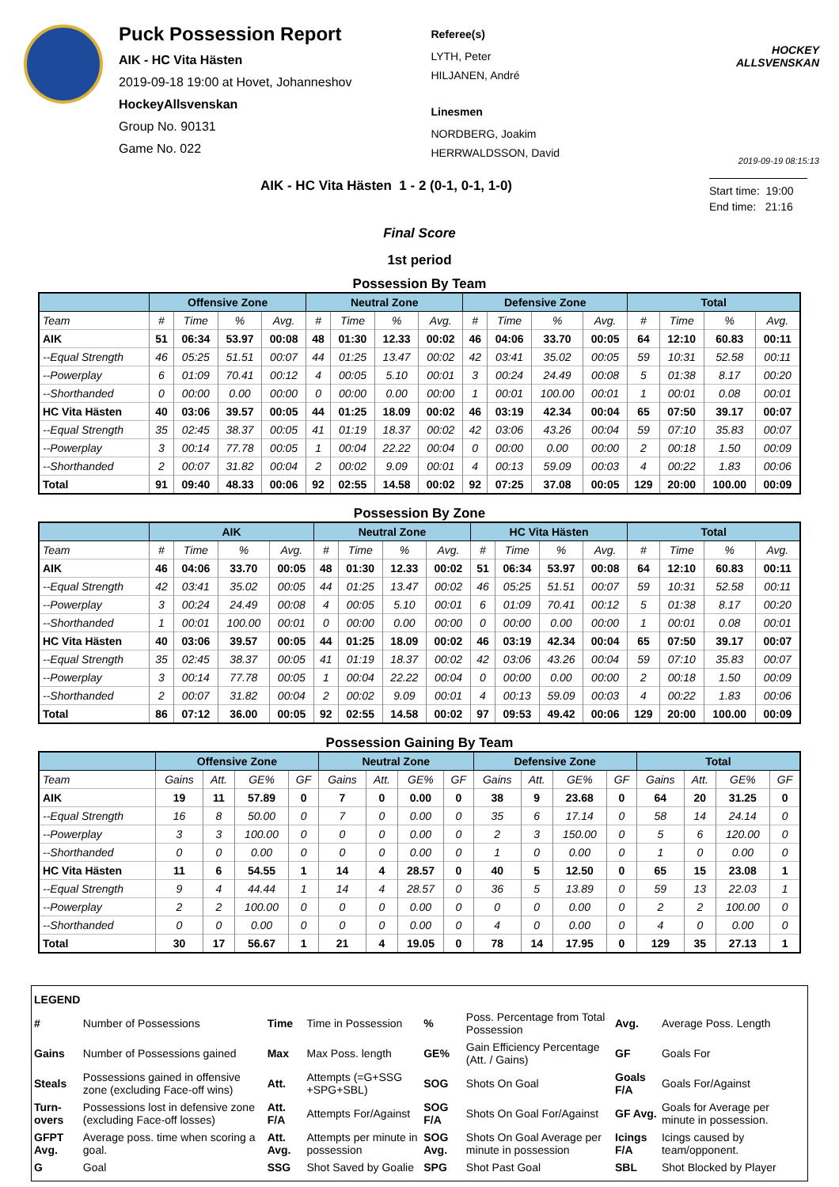Puck Possession Report
AIK - HC Vita Hästen
2019-09-18 19:00 at Hovet, Johanneshov
HockeyAllsvenskan
Group No. 90131
Game No. 022
Referee(s)
LYTH, Peter
HILJANEN, André
Linesmen
NORDBERG, Joakim
HERRWALDSSON, David
HOCKEY ALLSVENSKAN
2019-09-19 08:15:13
AIK - HC Vita Hästen 1 - 2 (0-1, 0-1, 1-0)
Start time: 19:00
End time: 21:16
Final Score
1st period
Possession By Team
| | Offensive Zone | | | | Neutral Zone | | | | Defensive Zone | | | | Total | | | |
| --- | --- | --- | --- | --- | --- | --- | --- | --- | --- | --- | --- | --- | --- | --- | --- | --- |
| Team | # | Time | % | Avg. | # | Time | % | Avg. | # | Time | % | Avg. | # | Time | % | Avg. |
| AIK | 51 | 06:34 | 53.97 | 00:08 | 48 | 01:30 | 12.33 | 00:02 | 46 | 04:06 | 33.70 | 00:05 | 64 | 12:10 | 60.83 | 00:11 |
| --Equal Strength | 46 | 05:25 | 51.51 | 00:07 | 44 | 01:25 | 13.47 | 00:02 | 42 | 03:41 | 35.02 | 00:05 | 59 | 10:31 | 52.58 | 00:11 |
| --Powerplay | 6 | 01:09 | 70.41 | 00:12 | 4 | 00:05 | 5.10 | 00:01 | 3 | 00:24 | 24.49 | 00:08 | 5 | 01:38 | 8.17 | 00:20 |
| --Shorthanded | 0 | 00:00 | 0.00 | 00:00 | 0 | 00:00 | 0.00 | 00:00 | 1 | 00:01 | 100.00 | 00:01 | 1 | 00:01 | 0.08 | 00:01 |
| HC Vita Hästen | 40 | 03:06 | 39.57 | 00:05 | 44 | 01:25 | 18.09 | 00:02 | 46 | 03:19 | 42.34 | 00:04 | 65 | 07:50 | 39.17 | 00:07 |
| --Equal Strength | 35 | 02:45 | 38.37 | 00:05 | 41 | 01:19 | 18.37 | 00:02 | 42 | 03:06 | 43.26 | 00:04 | 59 | 07:10 | 35.83 | 00:07 |
| --Powerplay | 3 | 00:14 | 77.78 | 00:05 | 1 | 00:04 | 22.22 | 00:04 | 0 | 00:00 | 0.00 | 00:00 | 2 | 00:18 | 1.50 | 00:09 |
| --Shorthanded | 2 | 00:07 | 31.82 | 00:04 | 2 | 00:02 | 9.09 | 00:01 | 4 | 00:13 | 59.09 | 00:03 | 4 | 00:22 | 1.83 | 00:06 |
| Total | 91 | 09:40 | 48.33 | 00:06 | 92 | 02:55 | 14.58 | 00:02 | 92 | 07:25 | 37.08 | 00:05 | 129 | 20:00 | 100.00 | 00:09 |
Possession By Zone
| | AIK | | | | Neutral Zone | | | | HC Vita Hästen | | | | Total | | | |
| --- | --- | --- | --- | --- | --- | --- | --- | --- | --- | --- | --- | --- | --- | --- | --- | --- |
| Team | # | Time | % | Avg. | # | Time | % | Avg. | # | Time | % | Avg. | # | Time | % | Avg. |
| AIK | 46 | 04:06 | 33.70 | 00:05 | 48 | 01:30 | 12.33 | 00:02 | 51 | 06:34 | 53.97 | 00:08 | 64 | 12:10 | 60.83 | 00:11 |
| --Equal Strength | 42 | 03:41 | 35.02 | 00:05 | 44 | 01:25 | 13.47 | 00:02 | 46 | 05:25 | 51.51 | 00:07 | 59 | 10:31 | 52.58 | 00:11 |
| --Powerplay | 3 | 00:24 | 24.49 | 00:08 | 4 | 00:05 | 5.10 | 00:01 | 6 | 01:09 | 70.41 | 00:12 | 5 | 01:38 | 8.17 | 00:20 |
| --Shorthanded | 1 | 00:01 | 100.00 | 00:01 | 0 | 00:00 | 0.00 | 00:00 | 0 | 00:00 | 0.00 | 00:00 | 1 | 00:01 | 0.08 | 00:01 |
| HC Vita Hästen | 40 | 03:06 | 39.57 | 00:05 | 44 | 01:25 | 18.09 | 00:02 | 46 | 03:19 | 42.34 | 00:04 | 65 | 07:50 | 39.17 | 00:07 |
| --Equal Strength | 35 | 02:45 | 38.37 | 00:05 | 41 | 01:19 | 18.37 | 00:02 | 42 | 03:06 | 43.26 | 00:04 | 59 | 07:10 | 35.83 | 00:07 |
| --Powerplay | 3 | 00:14 | 77.78 | 00:05 | 1 | 00:04 | 22.22 | 00:04 | 0 | 00:00 | 0.00 | 00:00 | 2 | 00:18 | 1.50 | 00:09 |
| --Shorthanded | 2 | 00:07 | 31.82 | 00:04 | 2 | 00:02 | 9.09 | 00:01 | 4 | 00:13 | 59.09 | 00:03 | 4 | 00:22 | 1.83 | 00:06 |
| Total | 86 | 07:12 | 36.00 | 00:05 | 92 | 02:55 | 14.58 | 00:02 | 97 | 09:53 | 49.42 | 00:06 | 129 | 20:00 | 100.00 | 00:09 |
Possession Gaining By Team
| | Offensive Zone | | | | Neutral Zone | | | | Defensive Zone | | | | Total | | | |
| --- | --- | --- | --- | --- | --- | --- | --- | --- | --- | --- | --- | --- | --- | --- | --- | --- |
| Team | Gains | Att. | GE% | GF | Gains | Att. | GE% | GF | Gains | Att. | GE% | GF | Gains | Att. | GE% | GF |
| AIK | 19 | 11 | 57.89 | 0 | 7 | 0 | 0.00 | 0 | 38 | 9 | 23.68 | 0 | 64 | 20 | 31.25 | 0 |
| --Equal Strength | 16 | 8 | 50.00 | 0 | 7 | 0 | 0.00 | 0 | 35 | 6 | 17.14 | 0 | 58 | 14 | 24.14 | 0 |
| --Powerplay | 3 | 3 | 100.00 | 0 | 0 | 0 | 0.00 | 0 | 2 | 3 | 150.00 | 0 | 5 | 6 | 120.00 | 0 |
| --Shorthanded | 0 | 0 | 0.00 | 0 | 0 | 0 | 0.00 | 0 | 1 | 0 | 0.00 | 0 | 1 | 0 | 0.00 | 0 |
| HC Vita Hästen | 11 | 6 | 54.55 | 1 | 14 | 4 | 28.57 | 0 | 40 | 5 | 12.50 | 0 | 65 | 15 | 23.08 | 1 |
| --Equal Strength | 9 | 4 | 44.44 | 1 | 14 | 4 | 28.57 | 0 | 36 | 5 | 13.89 | 0 | 59 | 13 | 22.03 | 1 |
| --Powerplay | 2 | 2 | 100.00 | 0 | 0 | 0 | 0.00 | 0 | 0 | 0 | 0.00 | 0 | 2 | 2 | 100.00 | 0 |
| --Shorthanded | 0 | 0 | 0.00 | 0 | 0 | 0 | 0.00 | 0 | 4 | 0 | 0.00 | 0 | 4 | 0 | 0.00 | 0 |
| Total | 30 | 17 | 56.67 | 1 | 21 | 4 | 19.05 | 0 | 78 | 14 | 17.95 | 0 | 129 | 35 | 27.13 | 1 |
| LEGEND | | | | | | | |
| # | Number of Possessions | Time | Time in Possession | % | Poss. Percentage from Total Possession | Avg. | Average Poss. Length |
| Gains | Number of Possessions gained | Max | Max Poss. length | GE% | Gain Efficiency Percentage (Att. / Gains) | GF | Goals For |
| Steals | Possessions gained in offensive zone (excluding Face-off wins) | Att. | Attempts (=G+SSG +SPG+SBL) | SOG | Shots On Goal | Goals F/A | Goals For/Against |
| Turn-overs | Possessions lost in defensive zone (excluding Face-off losses) | Att. F/A | Attempts For/Against | SOG F/A | Shots On Goal For/Against | GF Avg. | Goals for Average per minute in possession. |
| GFPT Avg. | Average poss. time when scoring a goal. | Att. Avg. | Attempts per minute in possession | SOG Avg. | Shots On Goal Average per minute in possession | Icings F/A | Icings caused by team/opponent. |
| G | Goal | SSG | Shot Saved by Goalie | SPG | Shot Past Goal | SBL | Shot Blocked by Player |